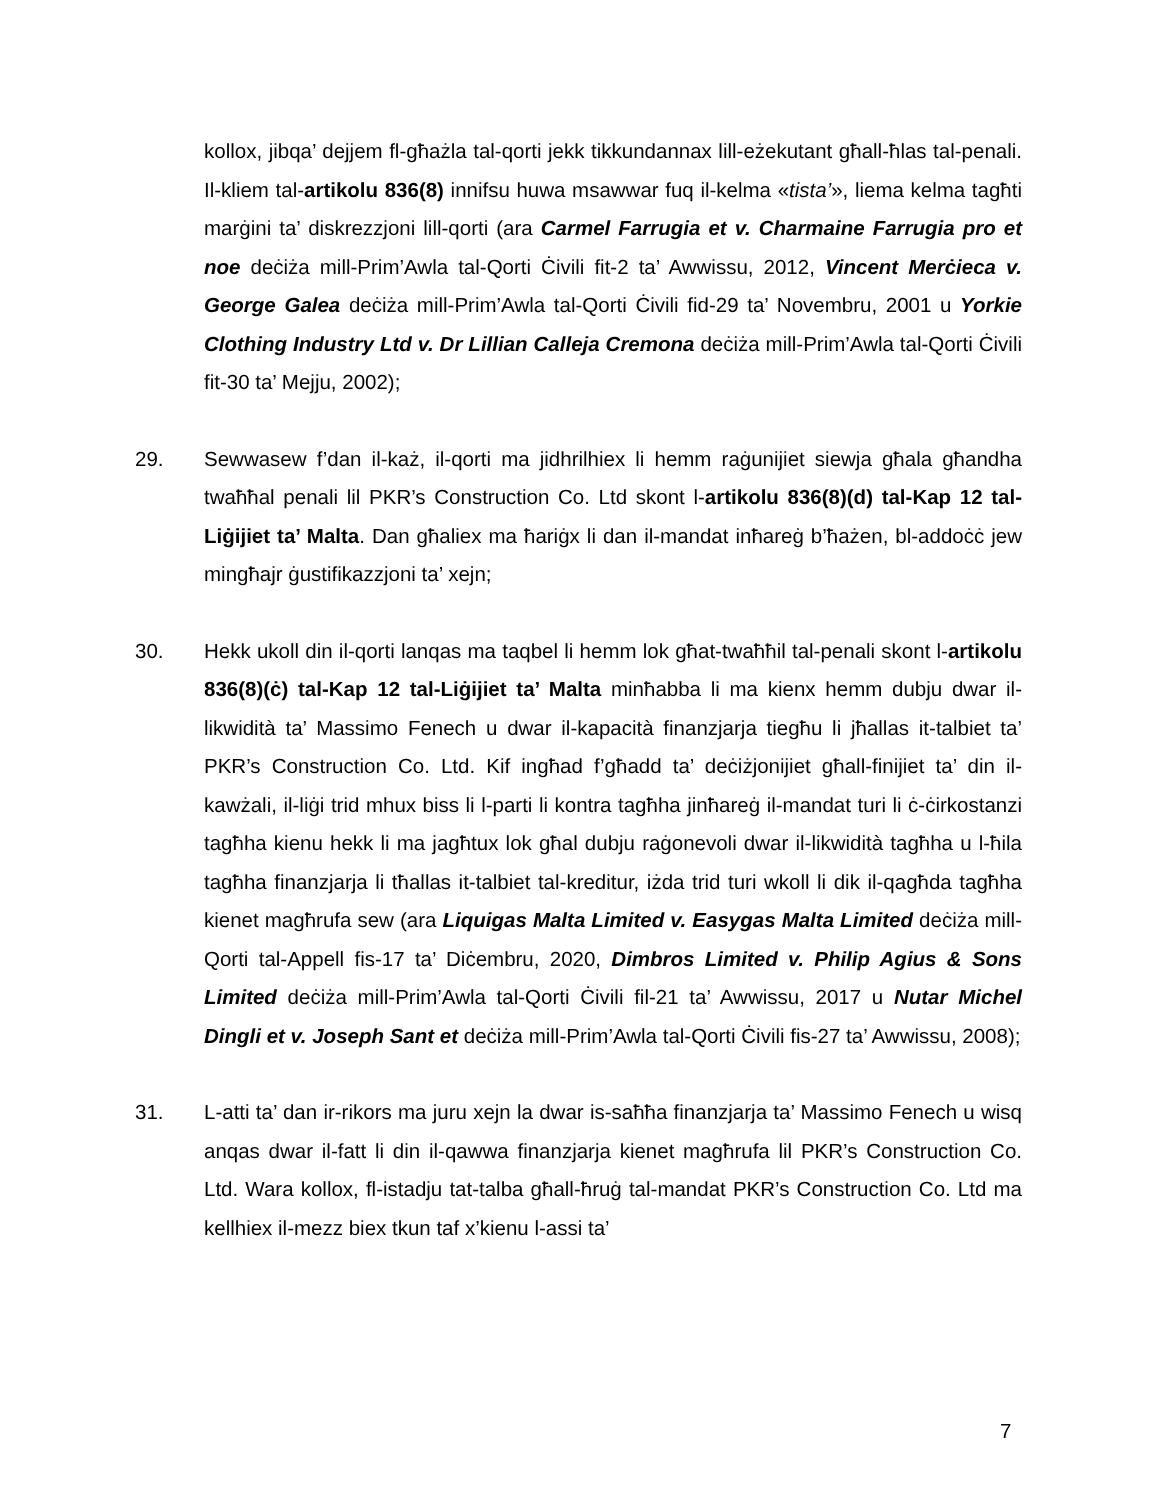kollox, jibqa’ dejjem fl-għażla tal-qorti jekk tikkundannax lill-eżekutant għall-ħlas tal-penali. Il-kliem tal-artikolu 836(8) innifsu huwa msawwar fuq il-kelma «tista’», liema kelma tagħti marġini ta’ diskrezzjoni lill-qorti (ara Carmel Farrugia et v. Charmaine Farrugia pro et noe deċiża mill-Prim’Awla tal-Qorti Ċivili fit-2 ta’ Awwissu, 2012, Vincent Merċieca v. George Galea deċiża mill-Prim’Awla tal-Qorti Ċivili fid-29 ta’ Novembru, 2001 u Yorkie Clothing Industry Ltd v. Dr Lillian Calleja Cremona deċiża mill-Prim’Awla tal-Qorti Ċivili fit-30 ta’ Mejju, 2002);
29. Sewwasew f’dan il-każ, il-qorti ma jidhrilhiex li hemm raġunijiet siewja għala għandha twaħħal penali lil PKR’s Construction Co. Ltd skont l-artikolu 836(8)(d) tal-Kap 12 tal-Liġijiet ta’ Malta. Dan għaliex ma ħariġx li dan il-mandat inħareġ b’ħażen, bl-addoċċ jew mingħajr ġustifikazzjoni ta’ xejn;
30. Hekk ukoll din il-qorti lanqas ma taqbel li hemm lok għat-twaħħil tal-penali skont l-artikolu 836(8)(ċ) tal-Kap 12 tal-Liġijiet ta’ Malta minħabba li ma kienx hemm dubju dwar il-likwidità ta’ Massimo Fenech u dwar il-kapacità finanzjarja tiegħu li jħallas it-talbiet ta’ PKR’s Construction Co. Ltd. Kif ingħad f’għadd ta’ deċiżjonijiet għall-finijiet ta’ din il-kawżali, il-liġi trid mhux biss li l-parti li kontra tagħha jinħareġ il-mandat turi li ċ-ċirkostanzi tagħha kienu hekk li ma jagħtux lok għal dubju raġonevoli dwar il-likwidità tagħha u l-ħila tagħha finanzjarja li tħallas it-talbiet tal-kreditur, iżda trid turi wkoll li dik il-qagħda tagħha kienet magħrufa sew (ara Liquigas Malta Limited v. Easygas Malta Limited deċiża mill-Qorti tal-Appell fis-17 ta’ Diċembru, 2020, Dimbros Limited v. Philip Agius & Sons Limited deċiża mill-Prim’Awla tal-Qorti Ċivili fil-21 ta’ Awwissu, 2017 u Nutar Michel Dingli et v. Joseph Sant et deċiża mill-Prim’Awla tal-Qorti Ċivili fis-27 ta’ Awwissu, 2008);
31. L-atti ta’ dan ir-rikors ma juru xejn la dwar is-saħħa finanzjarja ta’ Massimo Fenech u wisq anqas dwar il-fatt li din il-qawwa finanzjarja kienet magħrufa lil PKR’s Construction Co. Ltd. Wara kollox, fl-istadju tat-talba għall-ħruġ tal-mandat PKR’s Construction Co. Ltd ma kellhiex il-mezz biex tkun taf x’kienu l-assi ta’
7